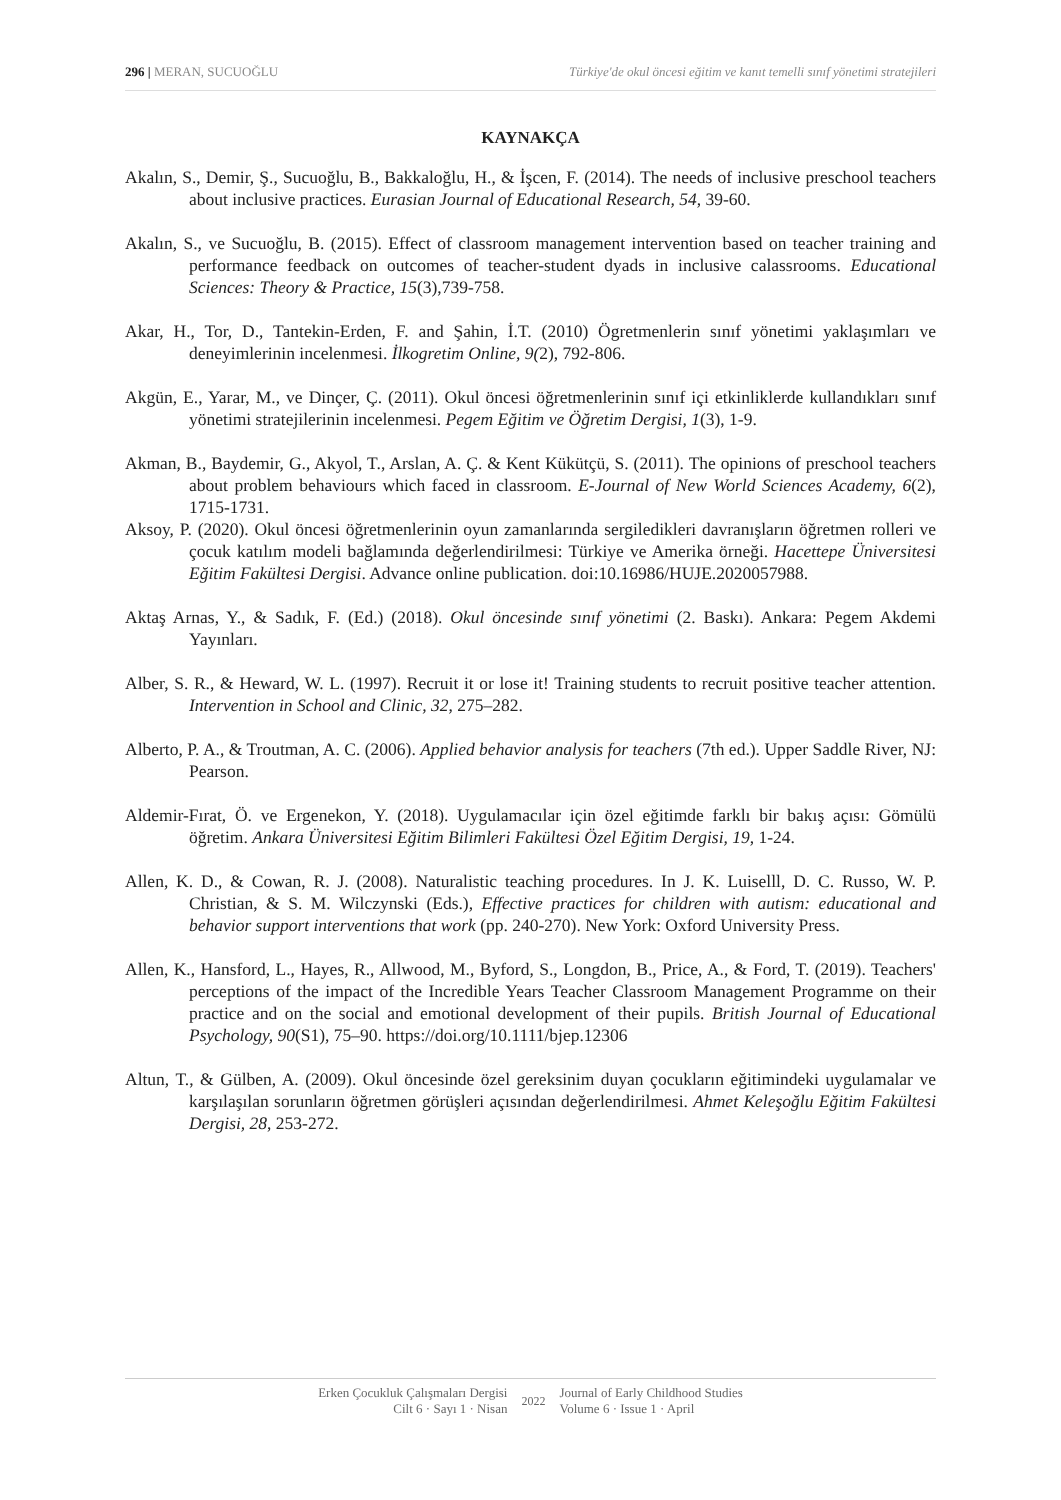296 | MERAN, SUCUOĞLU Türkiye'de okul öncesi eğitim ve kanıt temelli sınıf yönetimi stratejileri
KAYNAKÇA
Akalın, S., Demir, Ş., Sucuoğlu, B., Bakkaloğlu, H., & İşcen, F. (2014). The needs of inclusive preschool teachers about inclusive practices. Eurasian Journal of Educational Research, 54, 39-60.
Akalın, S., ve Sucuoğlu, B. (2015). Effect of classroom management intervention based on teacher training and performance feedback on outcomes of teacher-student dyads in inclusive calassrooms. Educational Sciences: Theory & Practice, 15(3),739-758.
Akar, H., Tor, D., Tantekin-Erden, F. and Şahin, İ.T. (2010) Ögretmenlerin sınıf yönetimi yaklaşımları ve deneyimlerinin incelenmesi. İlkogretim Online, 9(2), 792-806.
Akgün, E., Yarar, M., ve Dinçer, Ç. (2011). Okul öncesi öğretmenlerinin sınıf içi etkinliklerde kullandıkları sınıf yönetimi stratejilerinin incelenmesi. Pegem Eğitim ve Öğretim Dergisi, 1(3), 1-9.
Akman, B., Baydemir, G., Akyol, T., Arslan, A. Ç. & Kent Kükütçü, S. (2011). The opinions of preschool teachers about problem behaviours which faced in classroom. E-Journal of New World Sciences Academy, 6(2), 1715-1731.
Aksoy, P. (2020). Okul öncesi öğretmenlerinin oyun zamanlarında sergiledikleri davranışların öğretmen rolleri ve çocuk katılım modeli bağlamında değerlendirilmesi: Türkiye ve Amerika örneği. Hacettepe Üniversitesi Eğitim Fakültesi Dergisi. Advance online publication. doi:10.16986/HUJE.2020057988.
Aktaş Arnas, Y., & Sadık, F. (Ed.) (2018). Okul öncesinde sınıf yönetimi (2. Baskı). Ankara: Pegem Akdemi Yayınları.
Alber, S. R., & Heward, W. L. (1997). Recruit it or lose it! Training students to recruit positive teacher attention. Intervention in School and Clinic, 32, 275–282.
Alberto, P. A., & Troutman, A. C. (2006). Applied behavior analysis for teachers (7th ed.). Upper Saddle River, NJ: Pearson.
Aldemir-Fırat, Ö. ve Ergenekon, Y. (2018). Uygulamacılar için özel eğitimde farklı bir bakış açısı: Gömülü öğretim. Ankara Üniversitesi Eğitim Bilimleri Fakültesi Özel Eğitim Dergisi, 19, 1-24.
Allen, K. D., & Cowan, R. J. (2008). Naturalistic teaching procedures. In J. K. Luiselll, D. C. Russo, W. P. Christian, & S. M. Wilczynski (Eds.), Effective practices for children with autism: educational and behavior support interventions that work (pp. 240-270). New York: Oxford University Press.
Allen, K., Hansford, L., Hayes, R., Allwood, M., Byford, S., Longdon, B., Price, A., & Ford, T. (2019). Teachers' perceptions of the impact of the Incredible Years Teacher Classroom Management Programme on their practice and on the social and emotional development of their pupils. British Journal of Educational Psychology, 90(S1), 75–90. https://doi.org/10.1111/bjep.12306
Altun, T., & Gülben, A. (2009). Okul öncesinde özel gereksinim duyan çocukların eğitimindeki uygulamalar ve karşılaşılan sorunların öğretmen görüşleri açısından değerlendirilmesi. Ahmet Keleşoğlu Eğitim Fakültesi Dergisi, 28, 253-272.
Erken Çocukluk Çalışmaları Dergisi
Cilt 6 · Sayı 1 · Nisan
2022 Journal of Early Childhood Studies
Volume 6 · Issue 1 · April